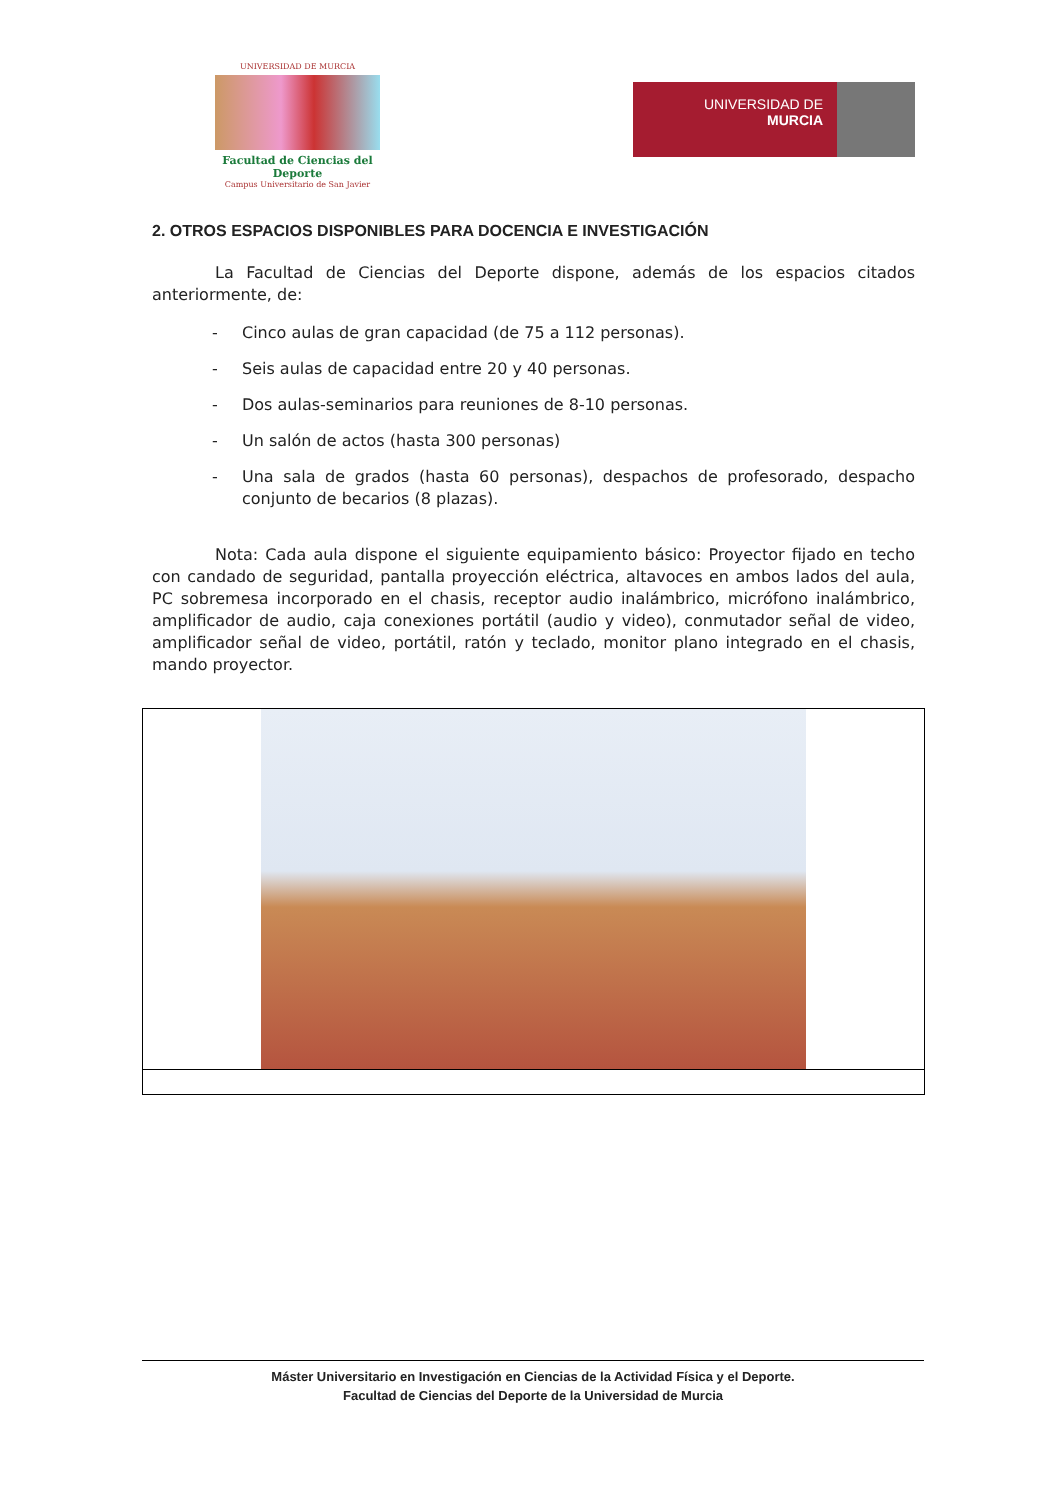UNIVERSIDAD DE MURCIA
Facultad de Ciencias del Deporte
Campus Universitario de San Javier
UNIVERSIDAD DE
MURCIA
2. OTROS ESPACIOS DISPONIBLES PARA DOCENCIA E INVESTIGACIÓN
La Facultad de Ciencias del Deporte dispone, además de los espacios citados anteriormente, de:
- Cinco aulas de gran capacidad (de 75 a 112 personas).
- Seis aulas de capacidad entre 20 y 40 personas.
- Dos aulas-seminarios para reuniones de 8-10 personas.
- Un salón de actos (hasta 300 personas)
- Una sala de grados (hasta 60 personas), despachos de profesorado, despacho conjunto de becarios (8 plazas).
Nota: Cada aula dispone el siguiente equipamiento básico: Proyector fijado en techo con candado de seguridad, pantalla proyección eléctrica, altavoces en ambos lados del aula, PC sobremesa incorporado en el chasis, receptor audio inalámbrico, micrófono inalámbrico, amplificador de audio, caja conexiones portátil (audio y video), conmutador señal de video, amplificador señal de video, portátil, ratón y teclado, monitor plano integrado en el chasis, mando proyector.
Máster Universitario en Investigación en Ciencias de la Actividad Física y el Deporte.
Facultad de Ciencias del Deporte de la Universidad de Murcia